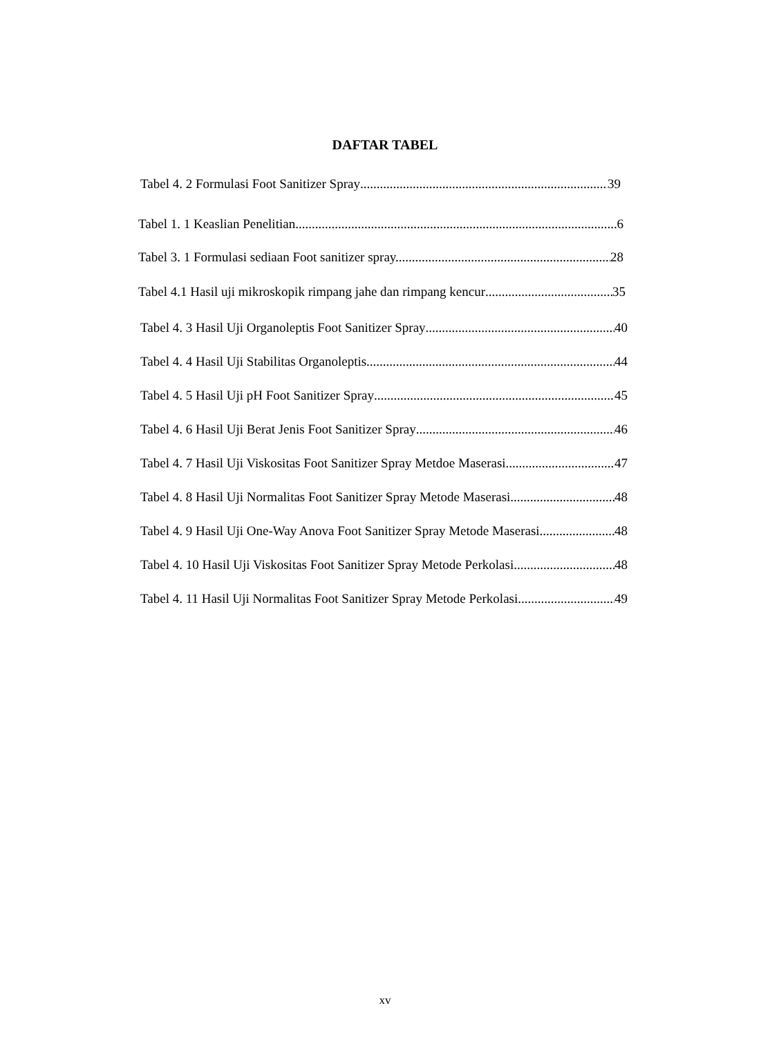DAFTAR TABEL
Tabel 4. 2 Formulasi Foot Sanitizer Spray 39
Tabel 1. 1 Keaslian Penelitian 6
Tabel 3. 1 Formulasi sediaan Foot sanitizer spray..... 28
Tabel 4.1 Hasil uji mikroskopik rimpang jahe dan rimpang kencur 35
Tabel 4. 3 Hasil Uji Organoleptis Foot Sanitizer Spray 40
Tabel 4. 4 Hasil Uji Stabilitas Organoleptis 44
Tabel 4. 5 Hasil Uji pH Foot Sanitizer Spray 45
Tabel 4. 6 Hasil Uji Berat Jenis Foot Sanitizer Spray 46
Tabel 4. 7 Hasil Uji Viskositas Foot Sanitizer Spray Metdoe Maserasi 47
Tabel 4. 8 Hasil Uji Normalitas Foot Sanitizer Spray Metode Maserasi 48
Tabel 4. 9 Hasil Uji One-Way Anova Foot Sanitizer Spray Metode Maserasi 48
Tabel 4. 10 Hasil Uji Viskositas Foot Sanitizer Spray Metode Perkolasi 48
Tabel 4. 11 Hasil Uji Normalitas Foot Sanitizer Spray Metode Perkolasi 49
xv